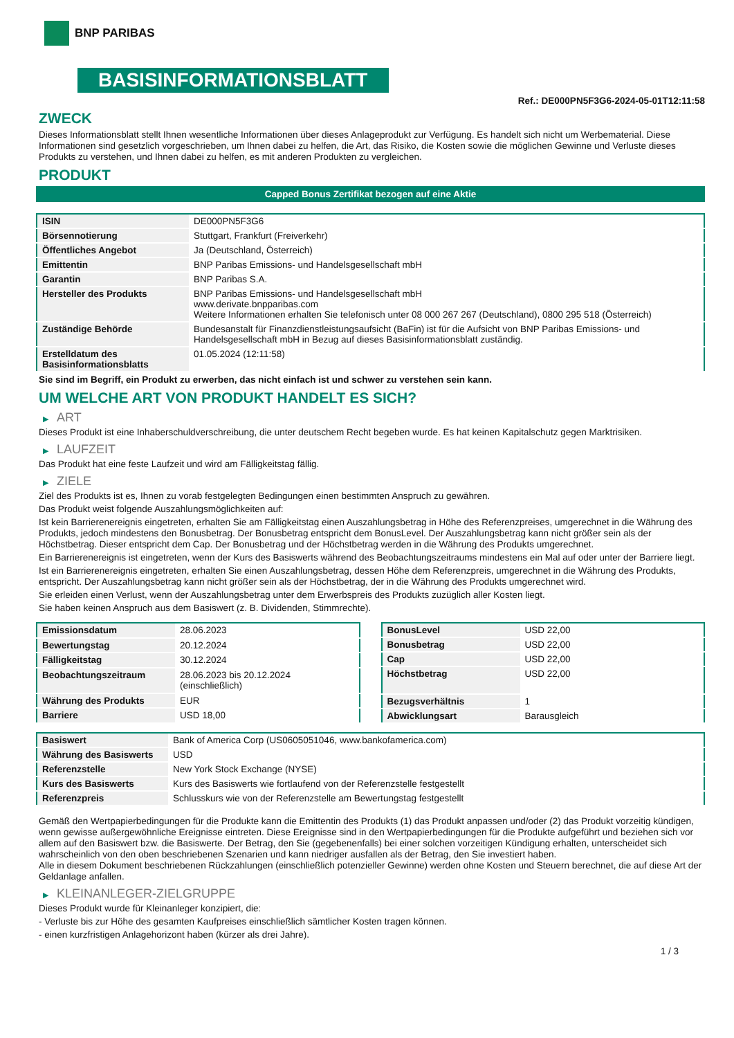BNP PARIBAS
BASISINFORMATIONSBLATT
Ref.: DE000PN5F3G6-2024-05-01T12:11:58
ZWECK
Dieses Informationsblatt stellt Ihnen wesentliche Informationen über dieses Anlageprodukt zur Verfügung. Es handelt sich nicht um Werbematerial. Diese Informationen sind gesetzlich vorgeschrieben, um Ihnen dabei zu helfen, die Art, das Risiko, die Kosten sowie die möglichen Gewinne und Verluste dieses Produkts zu verstehen, und Ihnen dabei zu helfen, es mit anderen Produkten zu vergleichen.
PRODUKT
Capped Bonus Zertifikat bezogen auf eine Aktie
| ISIN | DE000PN5F3G6 |
| Börsennotierung | Stuttgart, Frankfurt (Freiverkehr) |
| Öffentliches Angebot | Ja (Deutschland, Österreich) |
| Emittentin | BNP Paribas Emissions- und Handelsgesellschaft mbH |
| Garantin | BNP Paribas S.A. |
| Hersteller des Produkts | BNP Paribas Emissions- und Handelsgesellschaft mbH www.derivate.bnpparibas.com Weitere Informationen erhalten Sie telefonisch unter 08 000 267 267 (Deutschland), 0800 295 518 (Österreich) |
| Zuständige Behörde | Bundesanstalt für Finanzdienstleistungsaufsicht (BaFin) ist für die Aufsicht von BNP Paribas Emissions- und Handelsgesellschaft mbH in Bezug auf dieses Basisinformationsblatt zuständig. |
| Erstelldatum des Basisinformationsblatts | 01.05.2024 (12:11:58) |
Sie sind im Begriff, ein Produkt zu erwerben, das nicht einfach ist und schwer zu verstehen sein kann.
UM WELCHE ART VON PRODUKT HANDELT ES SICH?
▶ ART
Dieses Produkt ist eine Inhaberschuldverschreibung, die unter deutschem Recht begeben wurde. Es hat keinen Kapitalschutz gegen Marktrisiken.
▶ LAUFZEIT
Das Produkt hat eine feste Laufzeit und wird am Fälligkeitstag fällig.
▶ ZIELE
Ziel des Produkts ist es, Ihnen zu vorab festgelegten Bedingungen einen bestimmten Anspruch zu gewähren.
Das Produkt weist folgende Auszahlungsmöglichkeiten auf:
Ist kein Barrierenereignis eingetreten, erhalten Sie am Fälligkeitstag einen Auszahlungsbetrag in Höhe des Referenzpreises, umgerechnet in die Währung des Produkts, jedoch mindestens den Bonusbetrag. Der Bonusbetrag entspricht dem BonusLevel. Der Auszahlungsbetrag kann nicht größer sein als der Höchstbetrag. Dieser entspricht dem Cap. Der Bonusbetrag und der Höchstbetrag werden in die Währung des Produkts umgerechnet.
Ein Barrierenereignis ist eingetreten, wenn der Kurs des Basiswerts während des Beobachtungszeitraums mindestens ein Mal auf oder unter der Barriere liegt.
Ist ein Barrierenereignis eingetreten, erhalten Sie einen Auszahlungsbetrag, dessen Höhe dem Referenzpreis, umgerechnet in die Währung des Produkts, entspricht. Der Auszahlungsbetrag kann nicht größer sein als der Höchstbetrag, der in die Währung des Produkts umgerechnet wird.
Sie erleiden einen Verlust, wenn der Auszahlungsbetrag unter dem Erwerbspreis des Produkts zuzüglich aller Kosten liegt.
Sie haben keinen Anspruch aus dem Basiswert (z. B. Dividenden, Stimmrechte).
| Emissionsdatum | 28.06.2023 |
| Bewertungstag | 20.12.2024 |
| Fälligkeitstag | 30.12.2024 |
| Beobachtungszeitraum | 28.06.2023 bis 20.12.2024 (einschließlich) |
| Währung des Produkts | EUR |
| Barriere | USD 18,00 |
| BonusLevel | USD 22,00 |
| Bonusbetrag | USD 22,00 |
| Cap | USD 22,00 |
| Höchstbetrag | USD 22,00 |
| Bezugsverhältnis | 1 |
| Abwicklungsart | Barausgleich |
| Basiswert | Bank of America Corp (US0605051046, www.bankofamerica.com) |
| Währung des Basiswerts | USD |
| Referenzstelle | New York Stock Exchange (NYSE) |
| Kurs des Basiswerts | Kurs des Basiswerts wie fortlaufend von der Referenzstelle festgestellt |
| Referenzpreis | Schlusskurs wie von der Referenzstelle am Bewertungstag festgestellt |
Gemäß den Wertpapierbedingungen für die Produkte kann die Emittentin des Produkts (1) das Produkt anpassen und/oder (2) das Produkt vorzeitig kündigen, wenn gewisse außergewöhnliche Ereignisse eintreten. Diese Ereignisse sind in den Wertpapierbedingungen für die Produkte aufgeführt und beziehen sich vor allem auf den Basiswert bzw. die Basiswerte. Der Betrag, den Sie (gegebenenfalls) bei einer solchen vorzeitigen Kündigung erhalten, unterscheidet sich wahrscheinlich von den oben beschriebenen Szenarien und kann niedriger ausfallen als der Betrag, den Sie investiert haben.
Alle in diesem Dokument beschriebenen Rückzahlungen (einschließlich potenzieller Gewinne) werden ohne Kosten und Steuern berechnet, die auf diese Art der Geldanlage anfallen.
▶ KLEINANLEGER-ZIELGRUPPE
Dieses Produkt wurde für Kleinanleger konzipiert, die:
- Verluste bis zur Höhe des gesamten Kaufpreises einschließlich sämtlicher Kosten tragen können.
- einen kurzfristigen Anlagehorizont haben (kürzer als drei Jahre).
1 / 3